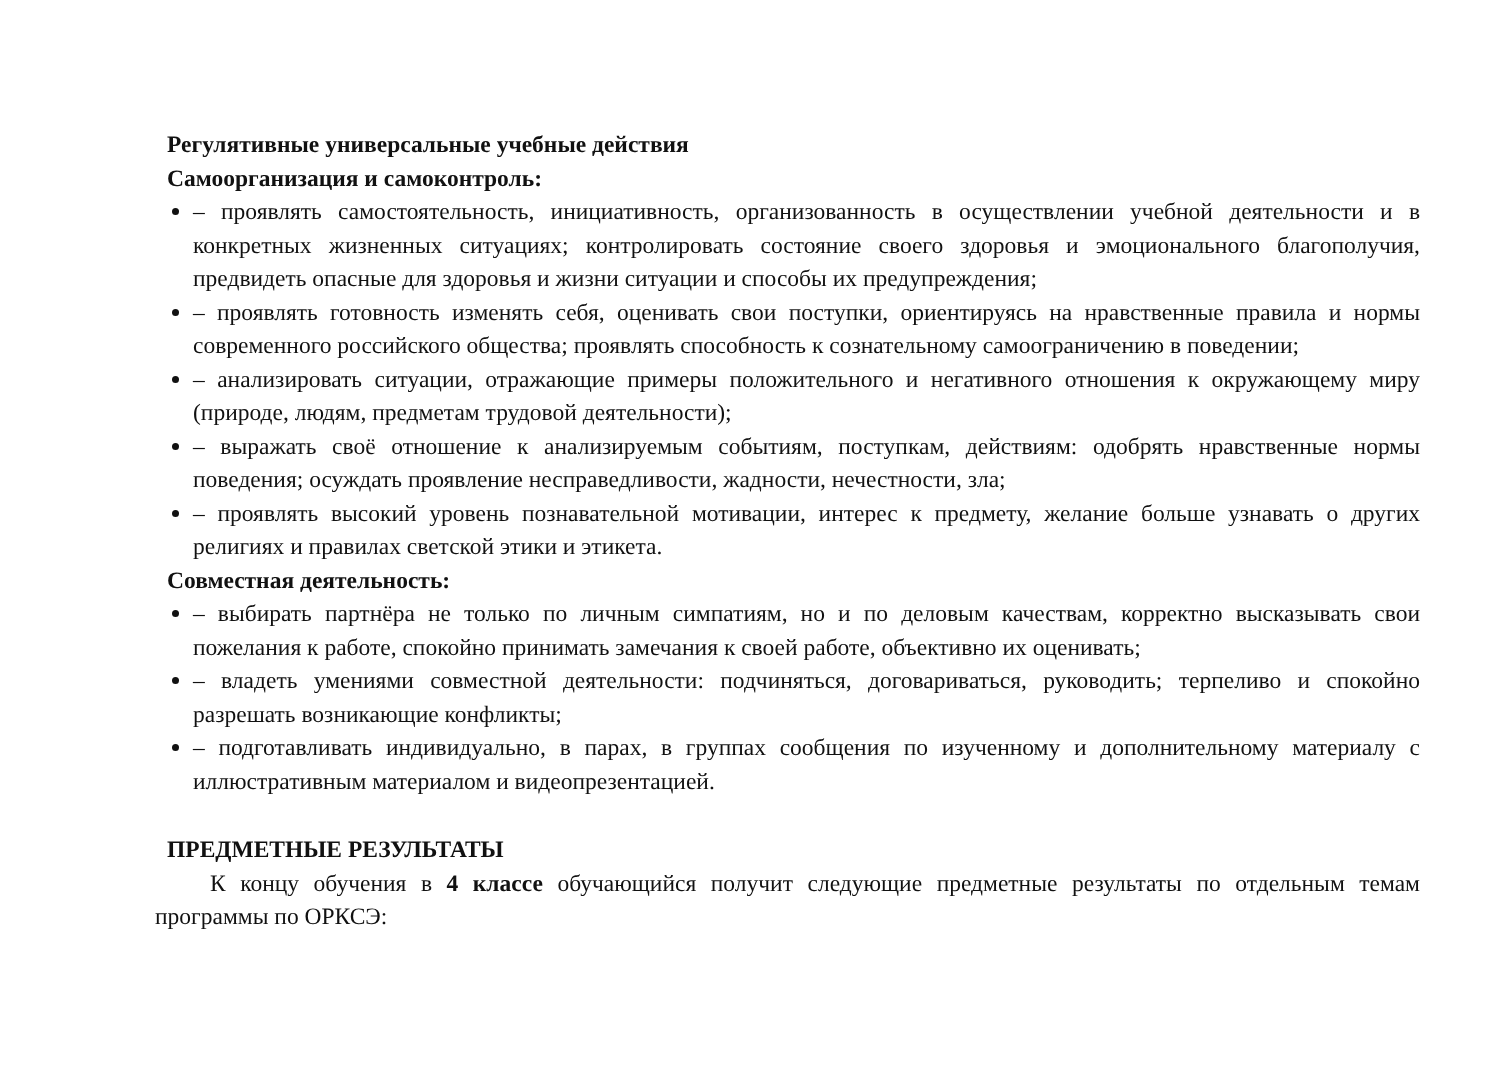Регулятивные универсальные учебные действия
Самоорганизация и самоконтроль:
– проявлять самостоятельность, инициативность, организованность в осуществлении учебной деятельности и в конкретных жизненных ситуациях; контролировать состояние своего здоровья и эмоционального благополучия, предвидеть опасные для здоровья и жизни ситуации и способы их предупреждения;
– проявлять готовность изменять себя, оценивать свои поступки, ориентируясь на нравственные правила и нормы современного российского общества; проявлять способность к сознательному самоограничению в поведении;
– анализировать ситуации, отражающие примеры положительного и негативного отношения к окружающему миру (природе, людям, предметам трудовой деятельности);
– выражать своё отношение к анализируемым событиям, поступкам, действиям: одобрять нравственные нормы поведения; осуждать проявление несправедливости, жадности, нечестности, зла;
– проявлять высокий уровень познавательной мотивации, интерес к предмету, желание больше узнавать о других религиях и правилах светской этики и этикета.
Совместная деятельность:
– выбирать партнёра не только по личным симпатиям, но и по деловым качествам, корректно высказывать свои пожелания к работе, спокойно принимать замечания к своей работе, объективно их оценивать;
– владеть умениями совместной деятельности: подчиняться, договариваться, руководить; терпеливо и спокойно разрешать возникающие конфликты;
– подготавливать индивидуально, в парах, в группах сообщения по изученному и дополнительному материалу с иллюстративным материалом и видеопрезентацией.
ПРЕДМЕТНЫЕ РЕЗУЛЬТАТЫ
К концу обучения в 4 классе обучающийся получит следующие предметные результаты по отдельным темам программы по ОРКСЭ: